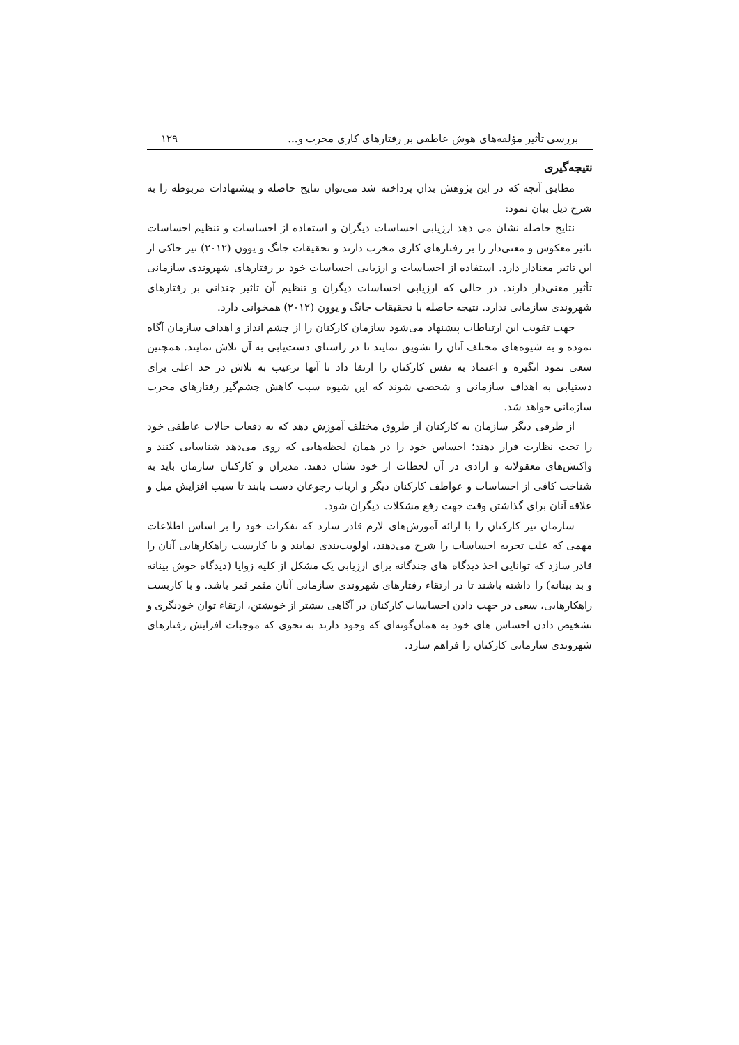بررسی تأثیر مؤلفه‌های هوش عاطفی بر رفتارهای کاری مخرب و... ۱۲۹
نتیجه‌گیری
مطابق آنچه که در این پژوهش بدان پرداخته شد می‌توان نتایج حاصله و پیشنهادات مربوطه را به شرح ذیل بیان نمود:
نتایج حاصله نشان می دهد ارزیابی احساسات دیگران و استفاده از احساسات و تنظیم احساسات تاثیر معکوس و معنی‌دار را بر رفتارهای کاری مخرب دارند و تحقیقات جانگ و یوون (۲۰۱۲) نیز حاکی از این تاثیر معنادار دارد. استفاده از احساسات و ارزیابی احساسات خود بر رفتارهای شهروندی سازمانی تأثیر معنی‌دار دارند. در حالی که ارزیابی احساسات دیگران و تنظیم آن تاثیر چندانی بر رفتارهای شهروندی سازمانی ندارد. نتیجه حاصله با تحقیقات جانگ و یوون (۲۰۱۲) همخوانی دارد.
جهت تقویت این ارتباطات پیشنهاد می‌شود سازمان کارکنان را از چشم انداز و اهداف سازمان آگاه نموده و به شیوه‌های مختلف آنان را تشویق نمایند تا در راستای دست‌یابی به آن تلاش نمایند. همچنین سعی نمود انگیزه و اعتماد به نفس کارکنان را ارتقا داد تا آنها ترغیب به تلاش در حد اعلی برای دستیابی به اهداف سازمانی و شخصی شوند که این شیوه سبب کاهش چشم‌گیر رفتارهای مخرب سازمانی خواهد شد.
از طرفی دیگر سازمان به کارکنان از طروق مختلف آموزش دهد که به دفعات حالات عاطفی خود را تحت نظارت قرار دهند؛ احساس خود را در همان لحظه‌هایی که روی می‌دهد شناسایی کنند و واکنش‌های معقولانه و ارادی در آن لحظات از خود نشان دهند. مدیران و کارکنان سازمان باید به شناخت کافی از احساسات و عواطف کارکنان دیگر و ارباب رجوعان دست یابند تا سبب افزایش میل و علاقه آنان برای گذاشتن وقت جهت رفع مشکلات دیگران شود.
سازمان نیز کارکنان را با ارائه آموزش‌های لازم قادر سازد که تفکرات خود را بر اساس اطلاعات مهمی که علت تجربه احساسات را شرح می‌دهند، اولویت‌بندی نمایند و با کاربست راهکارهایی آنان را قادر سازد که توانایی اخذ دیدگاه های چندگانه برای ارزیابی یک مشکل از کلیه زوایا (دیدگاه خوش بینانه و بد بینانه) را داشته باشند تا در ارتقاء رفتارهای شهروندی سازمانی آنان مثمر ثمر باشد. و با کاربست راهکارهایی، سعی در جهت دادن احساسات کارکنان در آگاهی بیشتر از خویشتن، ارتقاء توان خودنگری و تشخیص دادن احساس های خود به همان‌گونه‌ای که وجود دارند به نحوی که موجبات افزایش رفتارهای شهروندی سازمانی کارکنان را فراهم سازد.